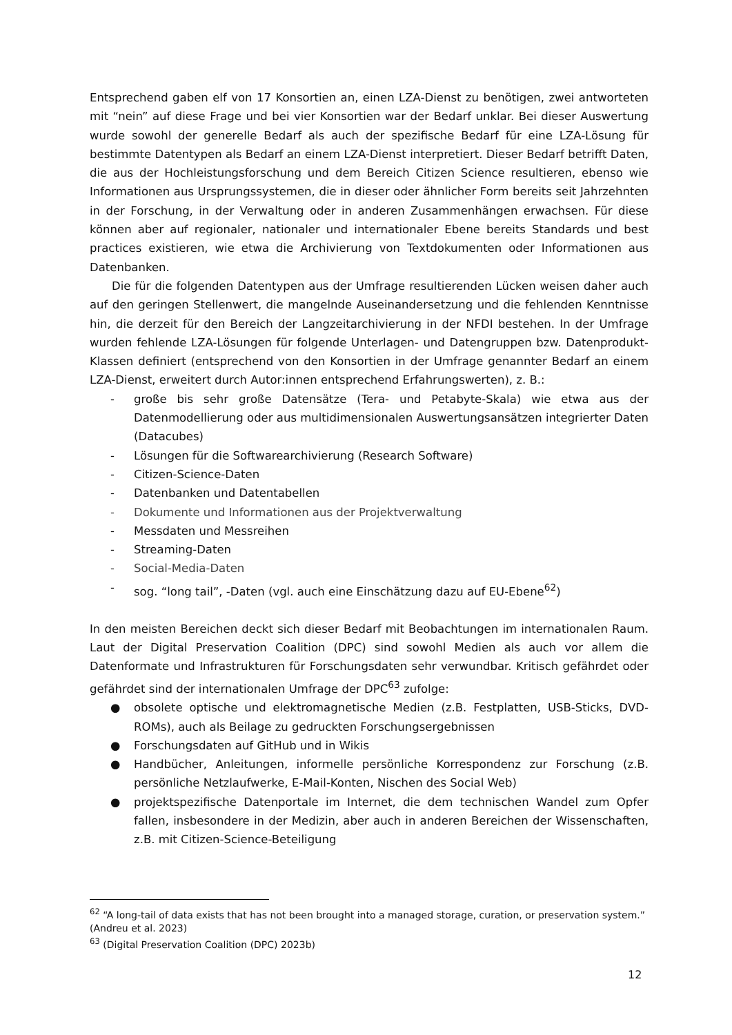Entsprechend gaben elf von 17 Konsortien an, einen LZA-Dienst zu benötigen, zwei antworteten mit “nein” auf diese Frage und bei vier Konsortien war der Bedarf unklar. Bei dieser Auswertung wurde sowohl der generelle Bedarf als auch der spezifische Bedarf für eine LZA-Lösung für bestimmte Datentypen als Bedarf an einem LZA-Dienst interpretiert. Dieser Bedarf betrifft Daten, die aus der Hochleistungsforschung und dem Bereich Citizen Science resultieren, ebenso wie Informationen aus Ursprungssystemen, die in dieser oder ähnlicher Form bereits seit Jahrzehnten in der Forschung, in der Verwaltung oder in anderen Zusammenhängen erwachsen. Für diese können aber auf regionaler, nationaler und internationaler Ebene bereits Standards und best practices existieren, wie etwa die Archivierung von Textdokumenten oder Informationen aus Datenbanken.
Die für die folgenden Datentypen aus der Umfrage resultierenden Lücken weisen daher auch auf den geringen Stellenwert, die mangelnde Auseinandersetzung und die fehlenden Kenntnisse hin, die derzeit für den Bereich der Langzeitarchivierung in der NFDI bestehen. In der Umfrage wurden fehlende LZA-Lösungen für folgende Unterlagen- und Datengruppen bzw. Datenprodukt-Klassen definiert (entsprechend von den Konsortien in der Umfrage genannter Bedarf an einem LZA-Dienst, erweitert durch Autor:innen entsprechend Erfahrungswerten), z. B.:
- große bis sehr große Datensätze (Tera- und Petabyte-Skala) wie etwa aus der Datenmodellierung oder aus multidimensionalen Auswertungsansätzen integrierter Daten (Datacubes)
- Lösungen für die Softwarearchivierung (Research Software)
- Citizen-Science-Daten
- Datenbanken und Datentabellen
- Dokumente und Informationen aus der Projektverwaltung
- Messdaten und Messreihen
- Streaming-Daten
- Social-Media-Daten
- sog. “long tail”, -Daten (vgl. auch eine Einschätzung dazu auf EU-Ebene<sup>62</sup>)
In den meisten Bereichen deckt sich dieser Bedarf mit Beobachtungen im internationalen Raum. Laut der Digital Preservation Coalition (DPC) sind sowohl Medien als auch vor allem die Datenformate und Infrastrukturen für Forschungsdaten sehr verwundbar. Kritisch gefährdet oder gefährdet sind der internationalen Umfrage der DPC<sup>63</sup> zufolge:
● obsolete optische und elektromagnetische Medien (z.B. Festplatten, USB-Sticks, DVD-ROMs), auch als Beilage zu gedruckten Forschungsergebnissen
● Forschungsdaten auf GitHub und in Wikis
● Handbücher, Anleitungen, informelle persönliche Korrespondenz zur Forschung (z.B. persönliche Netzlaufwerke, E-Mail-Konten, Nischen des Social Web)
● projektspezifische Datenportale im Internet, die dem technischen Wandel zum Opfer fallen, insbesondere in der Medizin, aber auch in anderen Bereichen der Wissenschaften, z.B. mit Citizen-Science-Beteiligung
<sup>62</sup> “A long-tail of data exists that has not been brought into a managed storage, curation, or preservation system.” (Andreu et al. 2023)
<sup>63</sup> (Digital Preservation Coalition (DPC) 2023b)
12